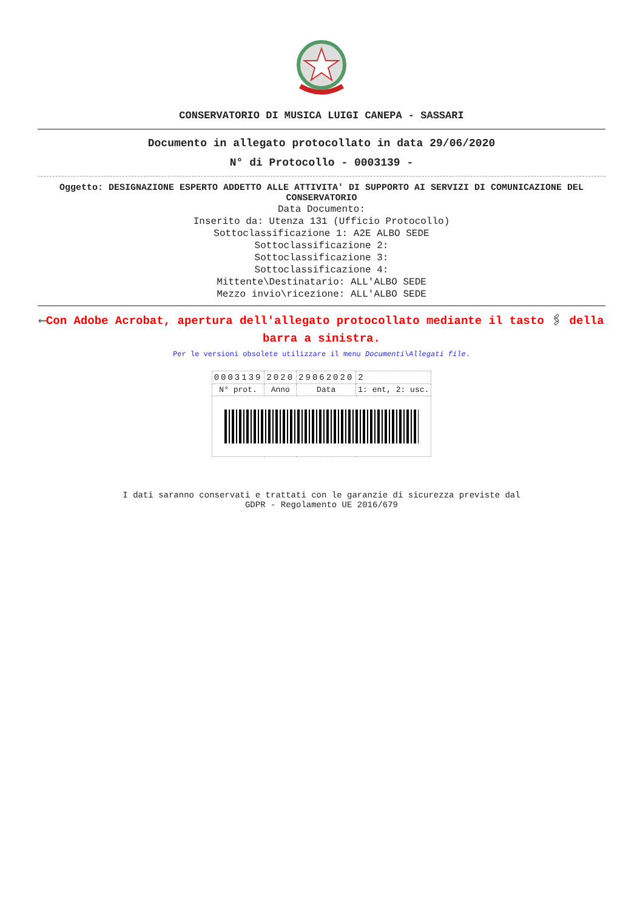CONSERVATORIO DI MUSICA LUIGI CANEPA - SASSARI
Documento in allegato protocollato in data 29/06/2020
N° di Protocollo - 0003139 -
Oggetto: DESIGNAZIONE ESPERTO ADDETTO ALLE ATTIVITA' DI SUPPORTO AI SERVIZI DI COMUNICAZIONE DEL CONSERVATORIO
Data Documento:
Inserito da: Utenza 131 (Ufficio Protocollo)
Sottoclassificazione 1: A2E ALBO SEDE
Sottoclassificazione 2:
Sottoclassificazione 3:
Sottoclassificazione 4:
Mittente\Destinatario: ALL'ALBO SEDE
Mezzo invio\ricezione: ALL'ALBO SEDE
⟵Con Adobe Acrobat, apertura dell'allegato protocollato mediante il tasto 🖇 della barra a sinistra.
Per le versioni obsolete utilizzare il menu Documenti\Allegati file.
| 0003139 | 2020 | 29062020 | 2 |
| N° prot. | Anno | Data | 1: ent, 2: usc. |
I dati saranno conservati e trattati con le garanzie di sicurezza previste dal
GDPR - Regolamento UE 2016/679